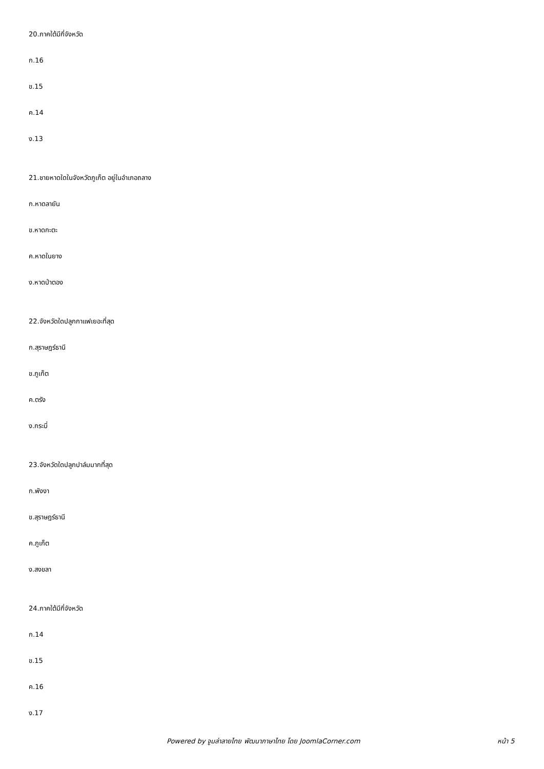20.ภาคใต้มีกี่จังหวัด
ก.16
ข.15
ค.14
ง.13
21.ชายหาดใดในจังหวัดภูเก็ต อยู่ในอำเภอถลาง
ก.หาดลายัน
ข.หาดกะตะ
ค.หาดในยาง
ง.หาดป่าตอง
22.จังหวัดใดปลูกกาแฟเยอะที่สุด
ก.สุราษฎร์ธานี
ข.ภูเก็ต
ค.ตรัง
ง.กระบี่
23.จังหวัดใดปลูกปาล์มมากที่สุด
ก.พังงา
ข.สุราษฎร์ธานี
ค.ภูเก็ต
ง.สงขลา
24.ภาคใต้มีกี่จังหวัด
ก.14
ข.15
ค.16
ง.17
Powered by จูมล่าลายไทย พัฒนาภาษาไทย โดย JoomlaCorner.com หน้า 5